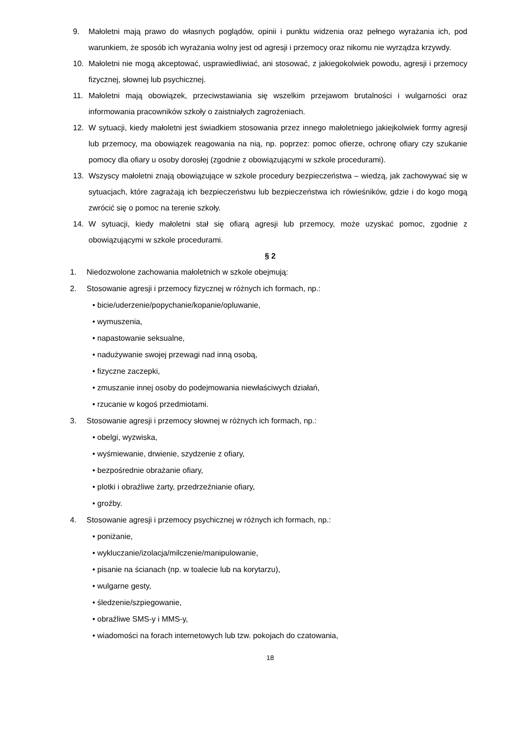9. Małoletni mają prawo do własnych poglądów, opinii i punktu widzenia oraz pełnego wyrażania ich, pod warunkiem, że sposób ich wyrażania wolny jest od agresji i przemocy oraz nikomu nie wyrządza krzywdy.
10. Małoletni nie mogą akceptować, usprawiedliwiać, ani stosować, z jakiegokolwiek powodu, agresji i przemocy fizycznej, słownej lub psychicznej.
11. Małoletni mają obowiązek, przeciwstawiania się wszelkim przejawom brutalności i wulgarności oraz informowania pracowników szkoły o zaistniałych zagrożeniach.
12. W sytuacji, kiedy małoletni jest świadkiem stosowania przez innego małoletniego jakiejkolwiek formy agresji lub przemocy, ma obowiązek reagowania na nią, np. poprzez: pomoc ofierze, ochronę ofiary czy szukanie pomocy dla ofiary u osoby dorosłej (zgodnie z obowiązującymi w szkole procedurami).
13. Wszyscy małoletni znają obowiązujące w szkole procedury bezpieczeństwa – wiedzą, jak zachowywać się w sytuacjach, które zagrażają ich bezpieczeństwu lub bezpieczeństwa ich rówieśników, gdzie i do kogo mogą zwrócić się o pomoc na terenie szkoły.
14. W sytuacji, kiedy małoletni stał się ofiarą agresji lub przemocy, może uzyskać pomoc, zgodnie z obowiązującymi w szkole procedurami.
§ 2
1. Niedozwolone zachowania małoletnich w szkole obejmują:
2. Stosowanie agresji i przemocy fizycznej w różnych ich formach, np.:
• bicie/uderzenie/popychanie/kopanie/opluwanie,
• wymuszenia,
• napastowanie seksualne,
• nadużywanie swojej przewagi nad inną osobą,
• fizyczne zaczepki,
• zmuszanie innej osoby do podejmowania niewłaściwych działań,
• rzucanie w kogoś przedmiotami.
3. Stosowanie agresji i przemocy słownej w różnych ich formach, np.:
• obelgi, wyzwiska,
• wyśmiewanie, drwienie, szydzenie z ofiary,
• bezpośrednie obrażanie ofiary,
• plotki i obraźliwe żarty, przedrzeźnianie ofiary,
• groźby.
4. Stosowanie agresji i przemocy psychicznej w różnych ich formach, np.:
• poniżanie,
• wykluczanie/izolacja/milczenie/manipulowanie,
• pisanie na ścianach (np. w toalecie lub na korytarzu),
• wulgarne gesty,
• śledzenie/szpiegowanie,
• obraźliwe SMS-y i MMS-y,
• wiadomości na forach internetowych lub tzw. pokojach do czatowania,
18